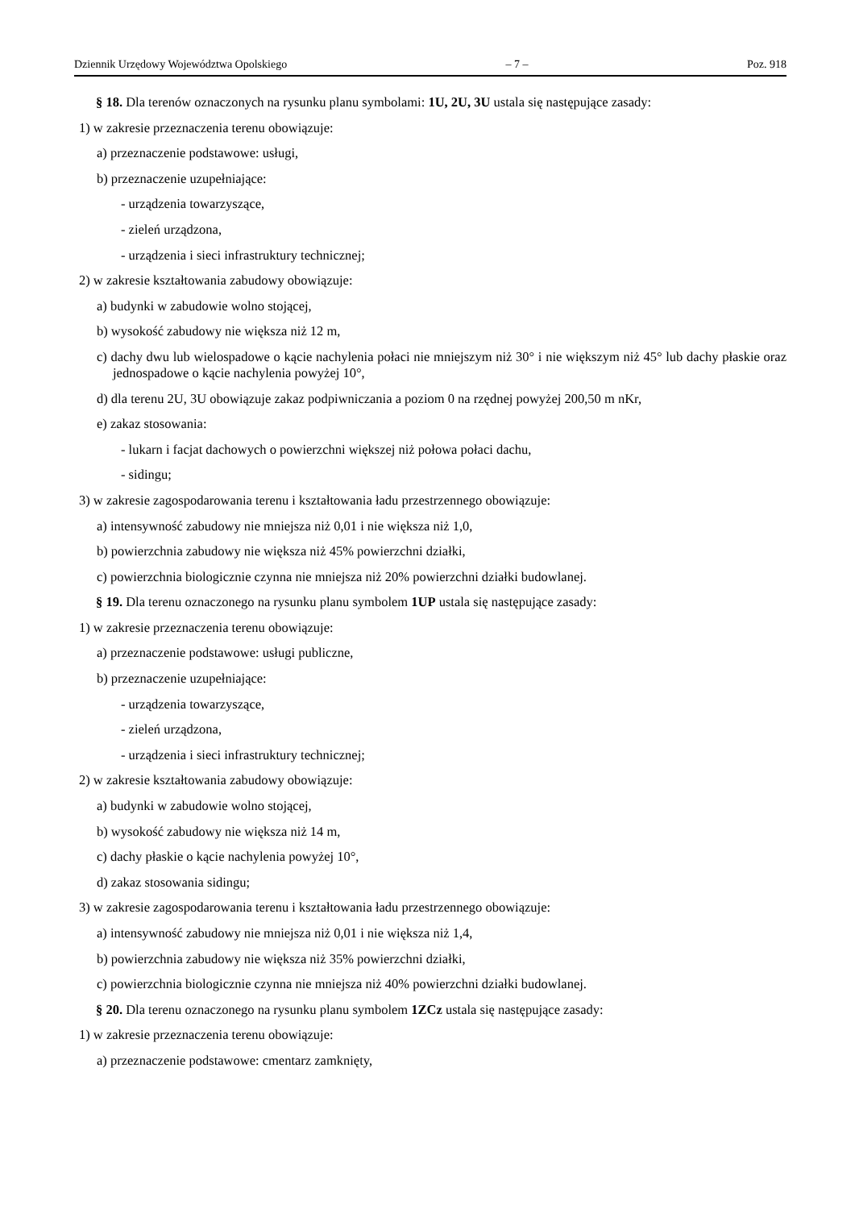Dziennik Urzędowy Województwa Opolskiego – 7 – Poz. 918
§ 18. Dla terenów oznaczonych na rysunku planu symbolami: 1U, 2U, 3U ustala się następujące zasady:
1) w zakresie przeznaczenia terenu obowiązuje:
a) przeznaczenie podstawowe: usługi,
b) przeznaczenie uzupełniające:
- urządzenia towarzyszące,
- zieleń urządzona,
- urządzenia i sieci infrastruktury technicznej;
2) w zakresie kształtowania zabudowy obowiązuje:
a) budynki w zabudowie wolno stojącej,
b) wysokość zabudowy nie większa niż 12 m,
c) dachy dwu lub wielospadowe o kącie nachylenia połaci nie mniejszym niż 30° i nie większym niż 45° lub dachy płaskie oraz jednospadowe o kącie nachylenia powyżej 10°,
d) dla terenu 2U, 3U obowiązuje zakaz podpiwniczania a poziom 0 na rzędnej powyżej 200,50 m nKr,
e) zakaz stosowania:
- lukarn i facjat dachowych o powierzchni większej niż połowa połaci dachu,
- sidingu;
3) w zakresie zagospodarowania terenu i kształtowania ładu przestrzennego obowiązuje:
a) intensywność zabudowy nie mniejsza niż 0,01 i nie większa niż 1,0,
b) powierzchnia zabudowy nie większa niż 45% powierzchni działki,
c) powierzchnia biologicznie czynna nie mniejsza niż 20% powierzchni działki budowlanej.
§ 19. Dla terenu oznaczonego na rysunku planu symbolem 1UP ustala się następujące zasady:
1) w zakresie przeznaczenia terenu obowiązuje:
a) przeznaczenie podstawowe: usługi publiczne,
b) przeznaczenie uzupełniające:
- urządzenia towarzyszące,
- zieleń urządzona,
- urządzenia i sieci infrastruktury technicznej;
2) w zakresie kształtowania zabudowy obowiązuje:
a) budynki w zabudowie wolno stojącej,
b) wysokość zabudowy nie większa niż 14 m,
c) dachy płaskie o kącie nachylenia powyżej 10°,
d) zakaz stosowania sidingu;
3) w zakresie zagospodarowania terenu i kształtowania ładu przestrzennego obowiązuje:
a) intensywność zabudowy nie mniejsza niż 0,01 i nie większa niż 1,4,
b) powierzchnia zabudowy nie większa niż 35% powierzchni działki,
c) powierzchnia biologicznie czynna nie mniejsza niż 40% powierzchni działki budowlanej.
§ 20. Dla terenu oznaczonego na rysunku planu symbolem 1ZCz ustala się następujące zasady:
1) w zakresie przeznaczenia terenu obowiązuje:
a) przeznaczenie podstawowe: cmentarz zamknięty,